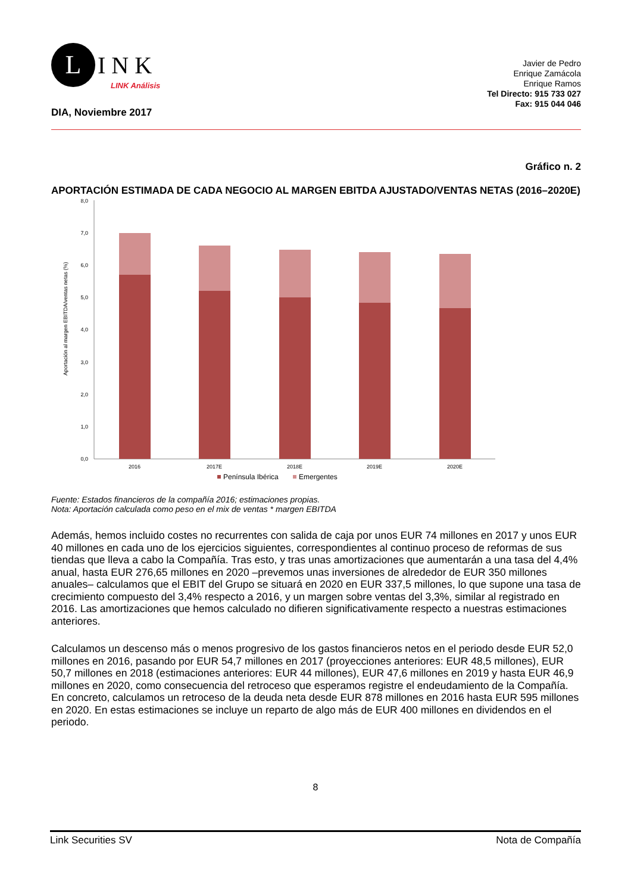L
INK
LINK Análisis
Javier de Pedro
Enrique Zamácola
Enrique Ramos
Tel Directo: 915 733 027
Fax: 915 044 046
DIA, Noviembre 2017
Gráfico n. 2
APORTACIÓN ESTIMADA DE CADA NEGOCIO AL MARGEN EBITDA AJUSTADO/VENTAS NETAS (2016–2020E)
Aportación al margen EBITDA/ventas netas (%)
8,0
7,0
6,0
5,0
4,0
3,0
2,0
1,0
0,0
2016
2017E
2018E
2019E
2020E
Península Ibérica
Emergentes
Fuente: Estados financieros de la compañía 2016; estimaciones propias.
Nota: Aportación calculada como peso en el mix de ventas * margen EBITDA
Además, hemos incluido costes no recurrentes con salida de caja por unos EUR 74 millones en 2017 y unos EUR 40 millones en cada uno de los ejercicios siguientes, correspondientes al continuo proceso de reformas de sus tiendas que lleva a cabo la Compañía. Tras esto, y tras unas amortizaciones que aumentarán a una tasa del 4,4% anual, hasta EUR 276,65 millones en 2020 –prevemos unas inversiones de alrededor de EUR 350 millones anuales– calculamos que el EBIT del Grupo se situará en 2020 en EUR 337,5 millones, lo que supone una tasa de crecimiento compuesto del 3,4% respecto a 2016, y un margen sobre ventas del 3,3%, similar al registrado en 2016. Las amortizaciones que hemos calculado no difieren significativamente respecto a nuestras estimaciones anteriores.
Calculamos un descenso más o menos progresivo de los gastos financieros netos en el periodo desde EUR 52,0 millones en 2016, pasando por EUR 54,7 millones en 2017 (proyecciones anteriores: EUR 48,5 millones), EUR 50,7 millones en 2018 (estimaciones anteriores: EUR 44 millones), EUR 47,6 millones en 2019 y hasta EUR 46,9 millones en 2020, como consecuencia del retroceso que esperamos registre el endeudamiento de la Compañía. En concreto, calculamos un retroceso de la deuda neta desde EUR 878 millones en 2016 hasta EUR 595 millones en 2020. En estas estimaciones se incluye un reparto de algo más de EUR 400 millones en dividendos en el periodo.
8
Link Securities SV Nota de Compañía